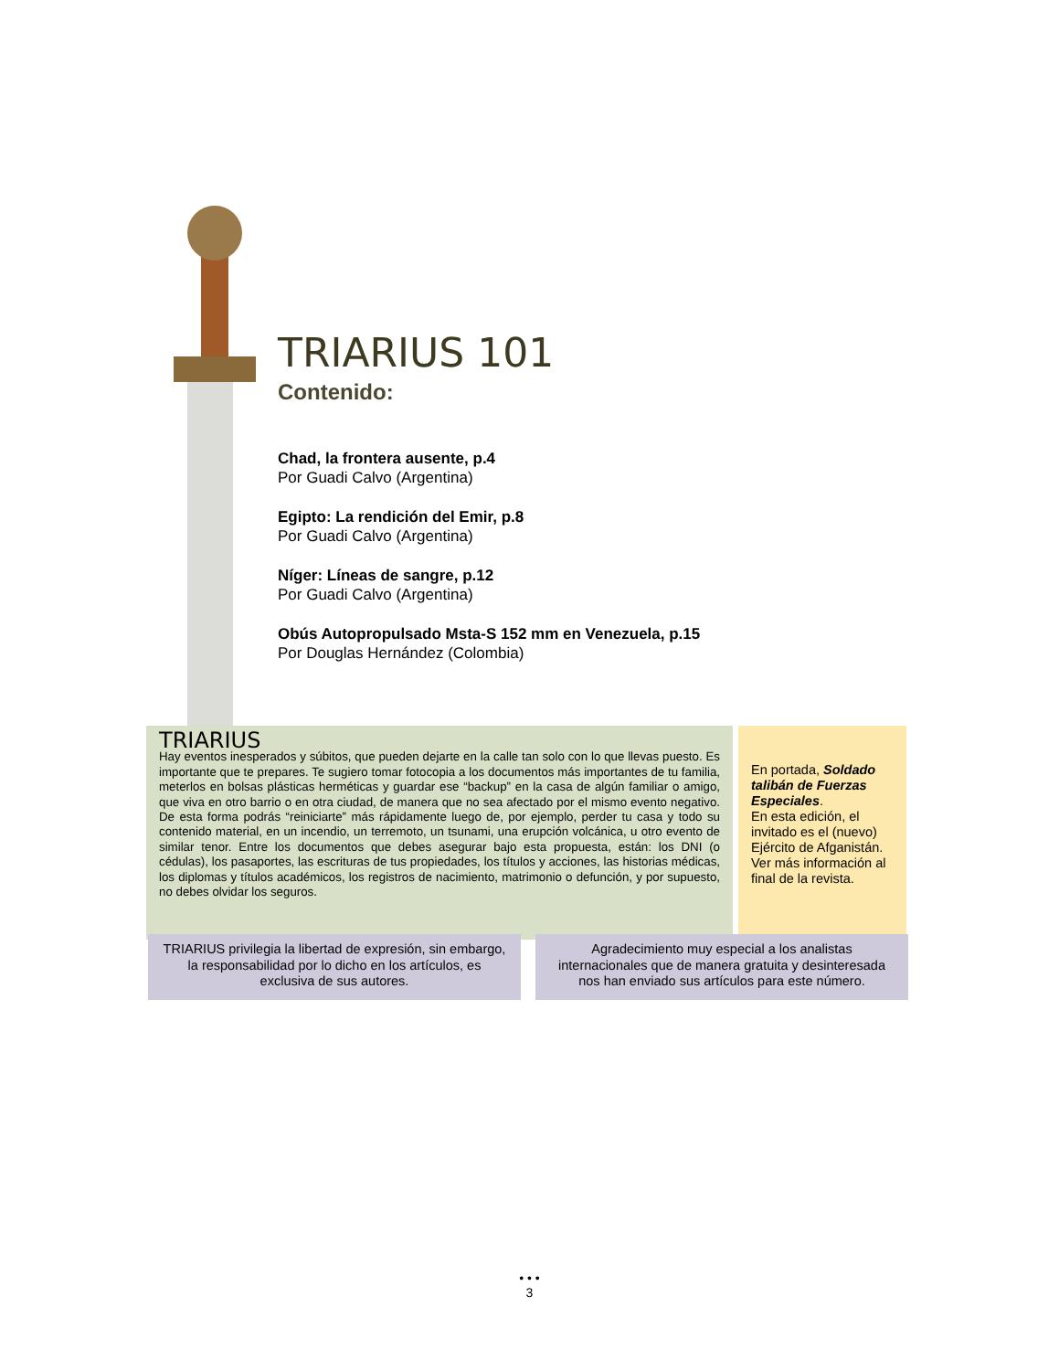TRIARIUS 101
Contenido:
Chad, la frontera ausente, p.4
Por Guadi Calvo (Argentina)
Egipto: La rendición del Emir, p.8
Por Guadi Calvo (Argentina)
Níger: Líneas de sangre, p.12
Por Guadi Calvo (Argentina)
Obús Autopropulsado Msta-S 152 mm en Venezuela, p.15
Por Douglas Hernández (Colombia)
TRIARIUS
Hay eventos inesperados y súbitos, que pueden dejarte en la calle tan solo con lo que llevas puesto. Es importante que te prepares. Te sugiero tomar fotocopia a los documentos más importantes de tu familia, meterlos en bolsas plásticas herméticas y guardar ese “backup” en la casa de algún familiar o amigo, que viva en otro barrio o en otra ciudad, de manera que no sea afectado por el mismo evento negativo. De esta forma podrás “reiniciarte” más rápidamente luego de, por ejemplo, perder tu casa y todo su contenido material, en un incendio, un terremoto, un tsunami, una erupción volcánica, u otro evento de similar tenor. Entre los documentos que debes asegurar bajo esta propuesta, están: los DNI (o cédulas), los pasaportes, las escrituras de tus propiedades, los títulos y acciones, las historias médicas, los diplomas y títulos académicos, los registros de nacimiento, matrimonio o defunción, y por supuesto, no debes olvidar los seguros.
En portada, Soldado talibán de Fuerzas Especiales.
En esta edición, el invitado es el (nuevo) Ejército de Afganistán. Ver más información al final de la revista.
TRIARIUS privilegia la libertad de expresión, sin embargo, la responsabilidad por lo dicho en los artículos, es exclusiva de sus autores.
Agradecimiento muy especial a los analistas internacionales que de manera gratuita y desinteresada nos han enviado sus artículos para este número.
• • •
3